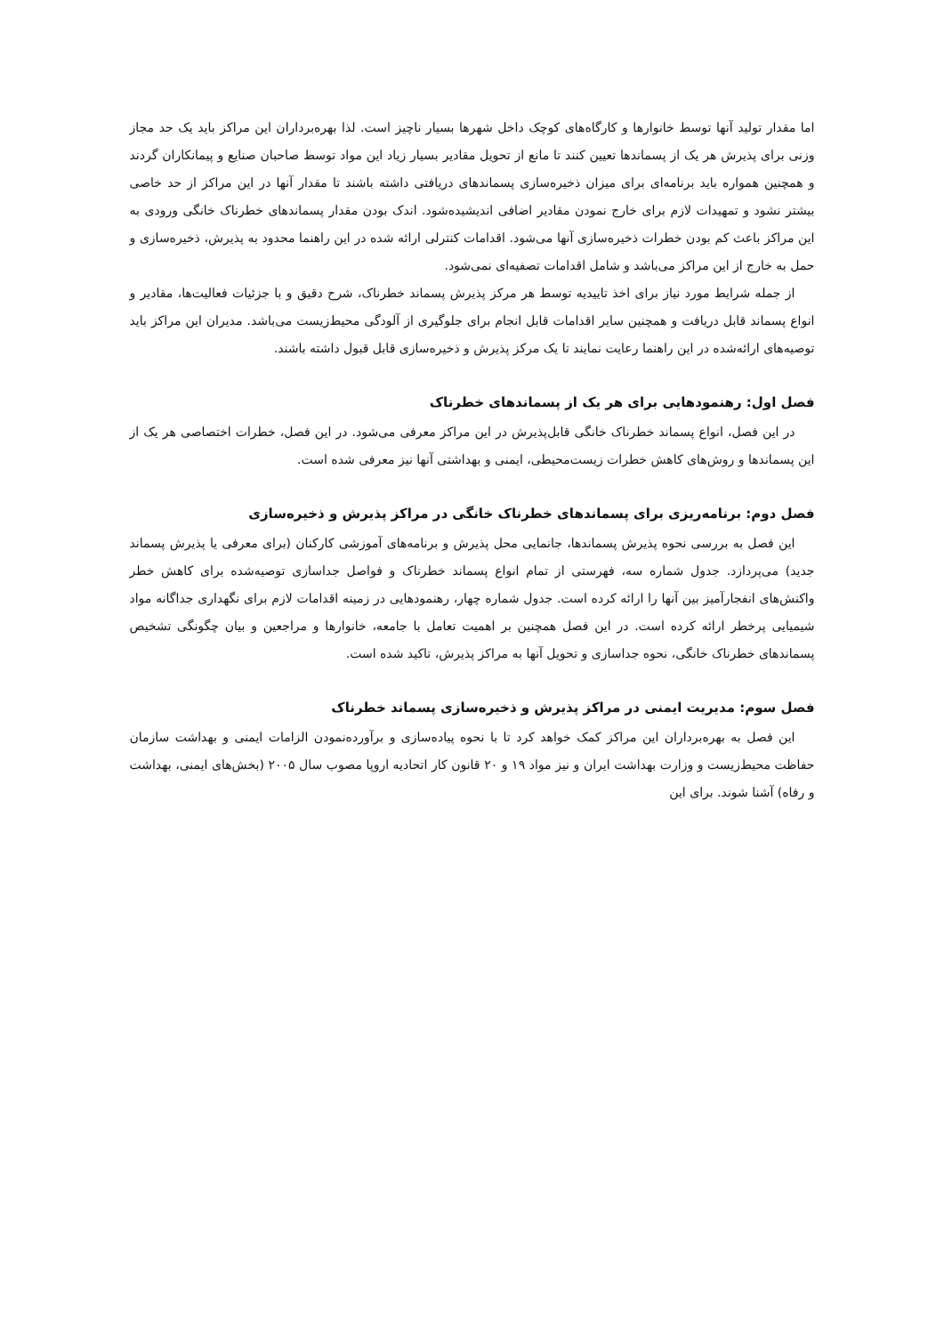اما مقدار تولید آنها توسط خانوارها و کارگاه‌های کوچک داخل شهرها بسیار ناچیز است. لذا بهره‌برداران این مراکز باید یک حد مجاز وزنی برای پذیرش هر یک از پسماندها تعیین کنند تا مانع از تحویل مقادیر بسیار زیاد این مواد توسط صاحبان صنایع و پیمانکاران گردند و همچنین همواره باید برنامه‌ای برای میزان ذخیره‌سازی پسماندهای دریافتی داشته باشند تا مقدار آنها در این مراکز از حد خاصی بیشتر نشود و تمهیدات لازم برای خارج نمودن مقادیر اضافی اندیشیده‌شود. اندک بودن مقدار پسماندهای خطرناک خانگی ورودی به این مراکز باعث کم بودن خطرات ذخیره‌سازی آنها می‌شود. اقدامات کنترلی ارائه شده در این راهنما محدود به پذیرش، ذخیره‌سازی و حمل به خارج از این مراکز می‌باشد و شامل اقدامات تصفیه‌ای نمی‌شود.
از جمله شرایط مورد نیاز برای اخذ تاییدیه توسط هر مرکز پذیرش پسماند خطرناک، شرح دقیق و با جزئیات فعالیت‌ها، مقادیر و انواع پسماند قابل دریافت و همچنین سایر اقدامات قابل انجام برای جلوگیری از آلودگی محیط‌زیست می‌باشد. مدیران این مراکز باید توصیه‌های ارائه‌شده در این راهنما رعایت نمایند تا یک مرکز پذیرش و ذخیره‌سازی قابل قبول داشته باشند.
فصل اول: رهنمودهایی برای هر یک از پسماندهای خطرناک
در این فصل، انواع پسماند خطرناک خانگی قابل‌پذیرش در این مراکز معرفی می‌شود. در این فصل، خطرات اختصاصی هر یک از این پسماندها و روش‌های کاهش خطرات زیست‌محیطی، ایمنی و بهداشتی آنها نیز معرفی شده است.
فصل دوم: برنامه‌ریزی برای پسماندهای خطرناک خانگی در مراکز پذیرش و ذخیره‌سازی
این فصل به بررسی نحوه پذیرش پسماندها، جانمایی محل پذیرش و برنامه‌های آموزشی کارکنان (برای معرفی یا پذیرش پسماند جدید) می‌پردازد. جدول شماره سه، فهرستی از تمام انواع پسماند خطرناک و فواصل جداسازی توصیه‌شده برای کاهش خطر واکنش‌های انفجارآمیز بین آنها را ارائه کرده است. جدول شماره چهار، رهنمودهایی در زمینه اقدامات لازم برای نگهداری جداگانه مواد شیمیایی پرخطر ارائه کرده است. در این فصل همچنین بر اهمیت تعامل با جامعه، خانوارها و مراجعین و بیان چگونگی تشخیص پسماندهای خطرناک خانگی، نحوه جداسازی و تحویل آنها به مراکز پذیرش، تاکید شده است.
فصل سوم: مدیریت ایمنی در مراکز پذیرش و ذخیره‌سازی پسماند خطرناک
این فصل به بهره‌برداران این مراکز کمک خواهد کرد تا با نحوه پیاده‌سازی و برآورده‌نمودن الزامات ایمنی و بهداشت سازمان حفاظت محیط‌زیست و وزارت بهداشت ایران و نیز مواد ۱۹ و ۲۰ قانون کار اتحادیه اروپا مصوب سال ۲۰۰۵ (بخش‌های ایمنی، بهداشت و رفاه) آشنا شوند. برای این